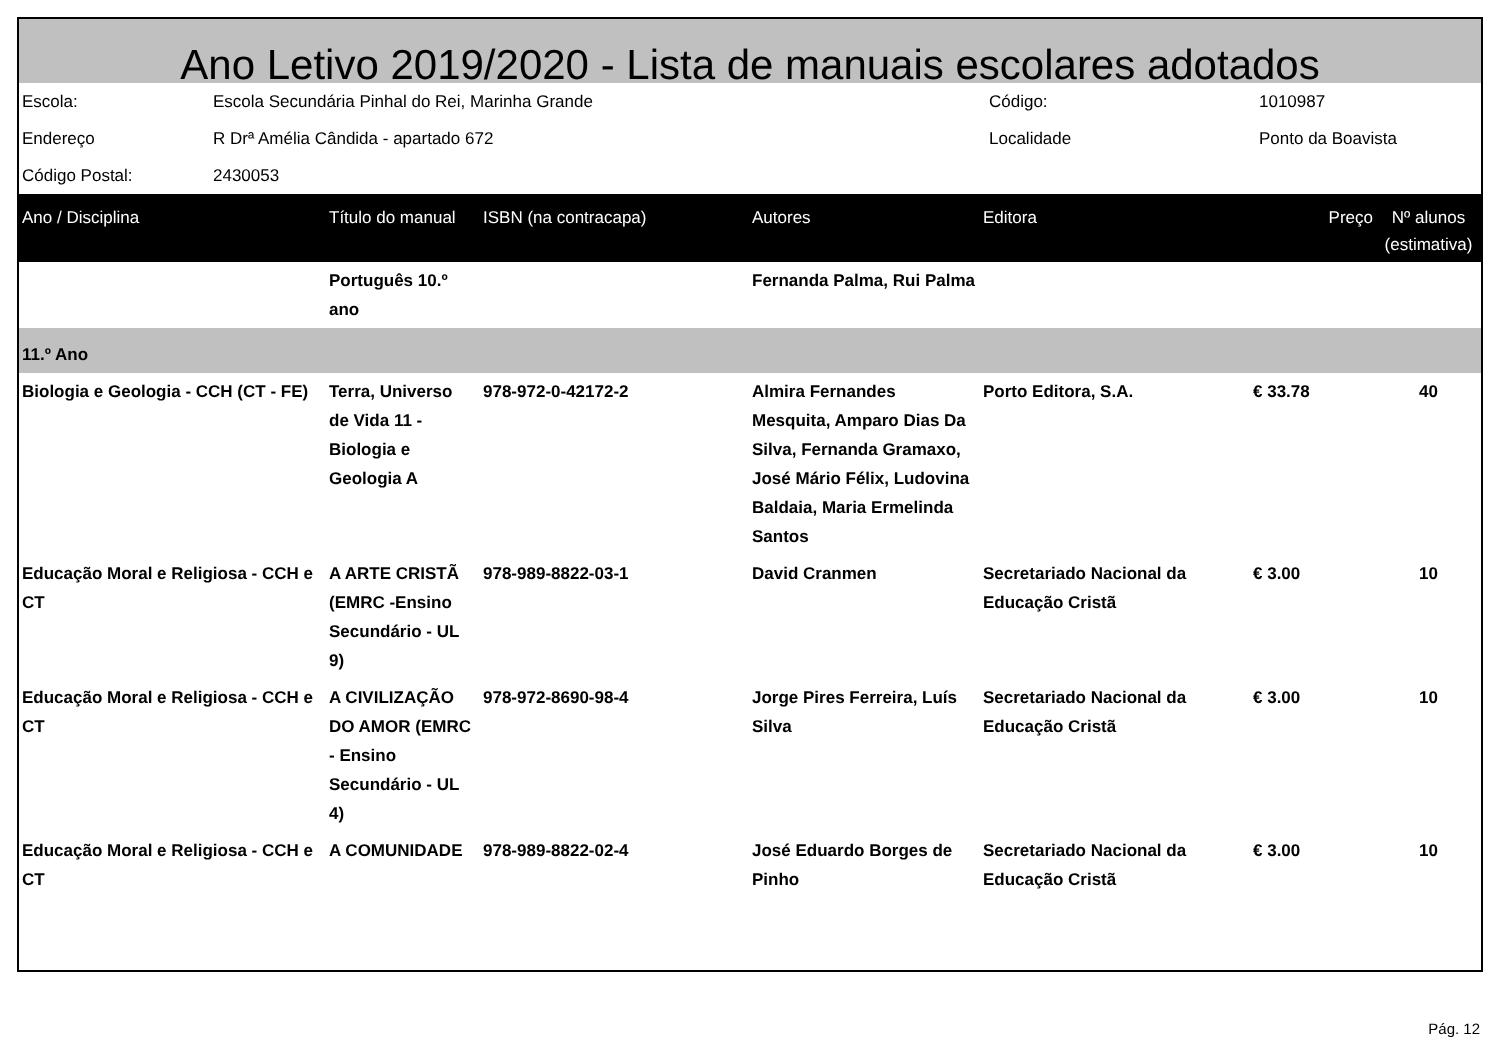Ano Letivo 2019/2020 - Lista de manuais escolares adotados
| Escola: | Escola Secundária Pinhal do Rei, Marinha Grande | Código: | 1010987 |
| Endereço | R Drª Amélia Cândida - apartado 672 | Localidade | Ponto da Boavista |
| Código Postal: | 2430053 | | |
| Ano / Disciplina | Título do manual | ISBN (na contracapa) | Autores | Editora | Preço | Nº alunos (estimativa) |
| --- | --- | --- | --- | --- | --- | --- |
| | Português 10.º ano | | Fernanda Palma, Rui Palma | | | |
| 11.º Ano | | | | | | |
| Biologia e Geologia - CCH (CT - FE) | Terra, Universo de Vida 11 - Biologia e Geologia A | 978-972-0-42172-2 | Almira Fernandes Mesquita, Amparo Dias Da Silva, Fernanda Gramaxo, José Mário Félix, Ludovina Baldaia, Maria Ermelinda Santos | Porto Editora, S.A. | € 33.78 | 40 |
| Educação Moral e Religiosa - CCH e CT | A ARTE CRISTÃ (EMRC -Ensino Secundário - UL 9) | 978-989-8822-03-1 | David Cranmen | Secretariado Nacional da Educação Cristã | € 3.00 | 10 |
| Educação Moral e Religiosa - CCH e CT | A CIVILIZAÇÃO DO AMOR (EMRC - Ensino Secundário - UL 4) | 978-972-8690-98-4 | Jorge Pires Ferreira, Luís Silva | Secretariado Nacional da Educação Cristã | € 3.00 | 10 |
| Educação Moral e Religiosa - CCH e CT | A COMUNIDADE | 978-989-8822-02-4 | José Eduardo Borges de Pinho | Secretariado Nacional da Educação Cristã | € 3.00 | 10 |
Pág. 12